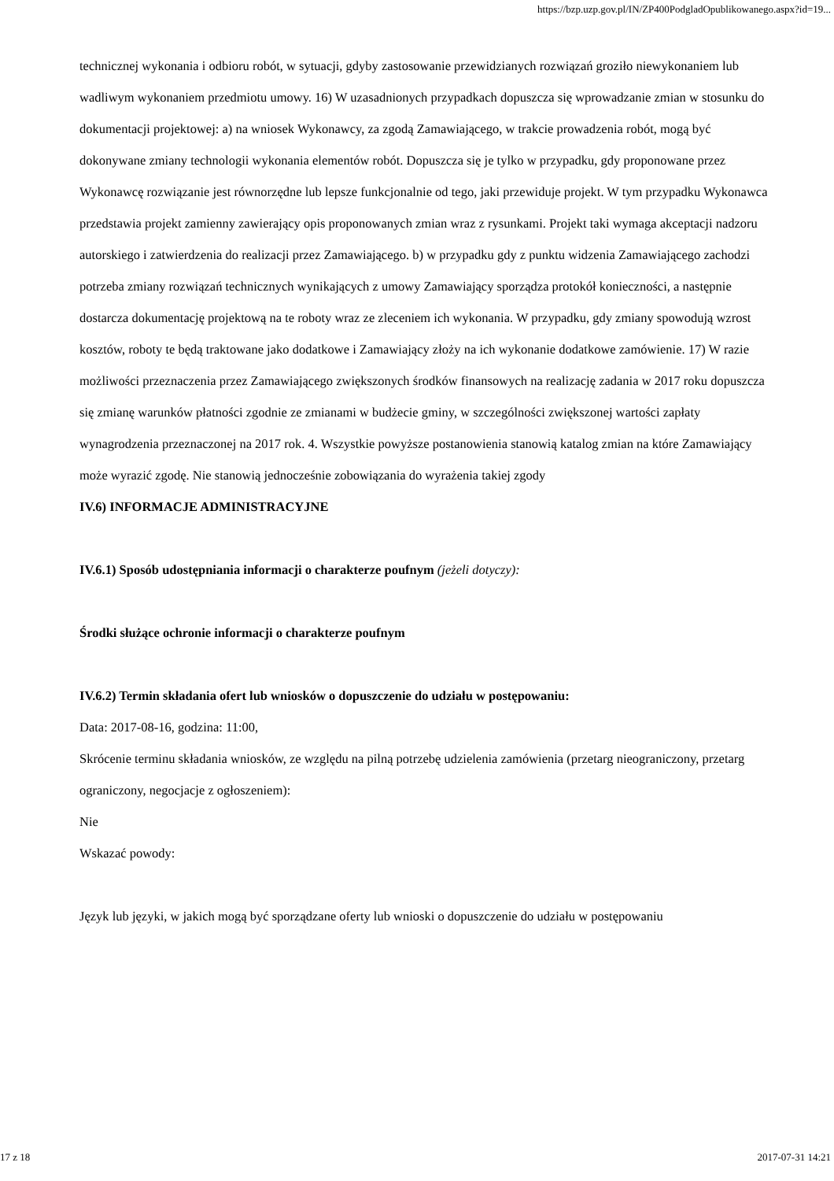https://bzp.uzp.gov.pl/IN/ZP400PodgladOpublikowanego.aspx?id=19...
technicznej wykonania i odbioru robót, w sytuacji, gdyby zastosowanie przewidzianych rozwiązań groziło niewykonaniem lub wadliwym wykonaniem przedmiotu umowy. 16) W uzasadnionych przypadkach dopuszcza się wprowadzanie zmian w stosunku do dokumentacji projektowej: a) na wniosek Wykonawcy, za zgodą Zamawiającego, w trakcie prowadzenia robót, mogą być dokonywane zmiany technologii wykonania elementów robót. Dopuszcza się je tylko w przypadku, gdy proponowane przez Wykonawcę rozwiązanie jest równorzędne lub lepsze funkcjonalnie od tego, jaki przewiduje projekt. W tym przypadku Wykonawca przedstawia projekt zamienny zawierający opis proponowanych zmian wraz z rysunkami. Projekt taki wymaga akceptacji nadzoru autorskiego i zatwierdzenia do realizacji przez Zamawiającego. b) w przypadku gdy z punktu widzenia Zamawiającego zachodzi potrzeba zmiany rozwiązań technicznych wynikających z umowy Zamawiający sporządza protokół konieczności, a następnie dostarcza dokumentację projektową na te roboty wraz ze zleceniem ich wykonania. W przypadku, gdy zmiany spowodują wzrost kosztów, roboty te będą traktowane jako dodatkowe i Zamawiający złoży na ich wykonanie dodatkowe zamówienie. 17) W razie możliwości przeznaczenia przez Zamawiającego zwiększonych środków finansowych na realizację zadania w 2017 roku dopuszcza się zmianę warunków płatności zgodnie ze zmianami w budżecie gminy, w szczególności zwiększonej wartości zapłaty wynagrodzenia przeznaczonej na 2017 rok. 4. Wszystkie powyższe postanowienia stanowią katalog zmian na które Zamawiający może wyrazić zgodę. Nie stanowią jednocześnie zobowiązania do wyrażenia takiej zgody
IV.6) INFORMACJE ADMINISTRACYJNE
IV.6.1) Sposób udostępniania informacji o charakterze poufnym (jeżeli dotyczy):
Środki służące ochronie informacji o charakterze poufnym
IV.6.2) Termin składania ofert lub wniosków o dopuszczenie do udziału w postępowaniu:
Data: 2017-08-16, godzina: 11:00,
Skrócenie terminu składania wniosków, ze względu na pilną potrzebę udzielenia zamówienia (przetarg nieograniczony, przetarg ograniczony, negocjacje z ogłoszeniem):
Nie
Wskazać powody:
Język lub języki, w jakich mogą być sporządzane oferty lub wnioski o dopuszczenie do udziału w postępowaniu
17 z 18 2017-07-31 14:21